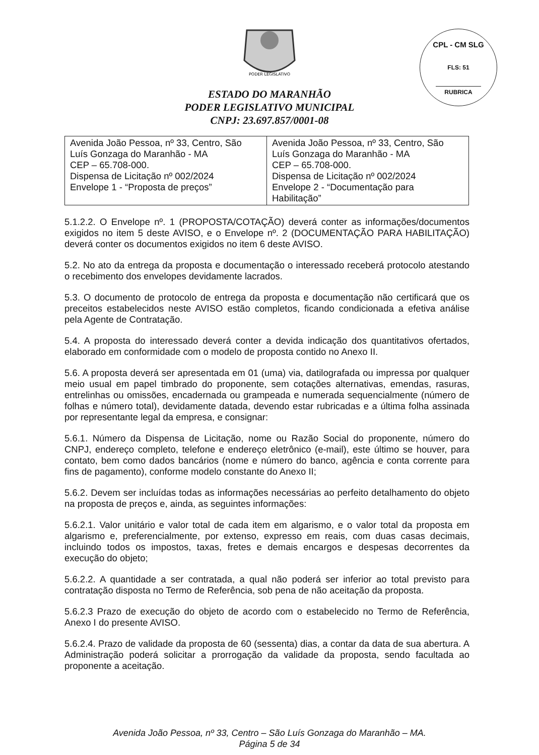CPL - CM SLG
FLS: 51
RUBRICA
PODER LEGISLATIVO
ESTADO DO MARANHÃO
PODER LEGISLATIVO MUNICIPAL
CNPJ: 23.697.857/0001-08
| Avenida João Pessoa, nº 33, Centro, São Luís Gonzaga do Maranhão - MA CEP – 65.708-000. Dispensa de Licitação nº 002/2024 Envelope 1 - “Proposta de preços” | Avenida João Pessoa, nº 33, Centro, São Luís Gonzaga do Maranhão - MA CEP – 65.708-000. Dispensa de Licitação nº 002/2024 Envelope 2 - “Documentação para Habilitação” |
5.1.2.2. O Envelope nº. 1 (PROPOSTA/COTAÇÃO) deverá conter as informações/documentos exigidos no item 5 deste AVISO, e o Envelope nº. 2 (DOCUMENTAÇÃO PARA HABILITAÇÃO) deverá conter os documentos exigidos no item 6 deste AVISO.
5.2. No ato da entrega da proposta e documentação o interessado receberá protocolo atestando o recebimento dos envelopes devidamente lacrados.
5.3. O documento de protocolo de entrega da proposta e documentação não certificará que os preceitos estabelecidos neste AVISO estão completos, ficando condicionada a efetiva análise pela Agente de Contratação.
5.4. A proposta do interessado deverá conter a devida indicação dos quantitativos ofertados, elaborado em conformidade com o modelo de proposta contido no Anexo II.
5.6. A proposta deverá ser apresentada em 01 (uma) via, datilografada ou impressa por qualquer meio usual em papel timbrado do proponente, sem cotações alternativas, emendas, rasuras, entrelinhas ou omissões, encadernada ou grampeada e numerada sequencialmente (número de folhas e número total), devidamente datada, devendo estar rubricadas e a última folha assinada por representante legal da empresa, e consignar:
5.6.1. Número da Dispensa de Licitação, nome ou Razão Social do proponente, número do CNPJ, endereço completo, telefone e endereço eletrônico (e-mail), este último se houver, para contato, bem como dados bancários (nome e número do banco, agência e conta corrente para fins de pagamento), conforme modelo constante do Anexo II;
5.6.2. Devem ser incluídas todas as informações necessárias ao perfeito detalhamento do objeto na proposta de preços e, ainda, as seguintes informações:
5.6.2.1. Valor unitário e valor total de cada item em algarismo, e o valor total da proposta em algarismo e, preferencialmente, por extenso, expresso em reais, com duas casas decimais, incluindo todos os impostos, taxas, fretes e demais encargos e despesas decorrentes da execução do objeto;
5.6.2.2. A quantidade a ser contratada, a qual não poderá ser inferior ao total previsto para contratação disposta no Termo de Referência, sob pena de não aceitação da proposta.
5.6.2.3 Prazo de execução do objeto de acordo com o estabelecido no Termo de Referência, Anexo I do presente AVISO.
5.6.2.4. Prazo de validade da proposta de 60 (sessenta) dias, a contar da data de sua abertura. A Administração poderá solicitar a prorrogação da validade da proposta, sendo facultada ao proponente a aceitação.
Avenida João Pessoa, nº 33, Centro – São Luís Gonzaga do Maranhão – MA.
Página 5 de 34